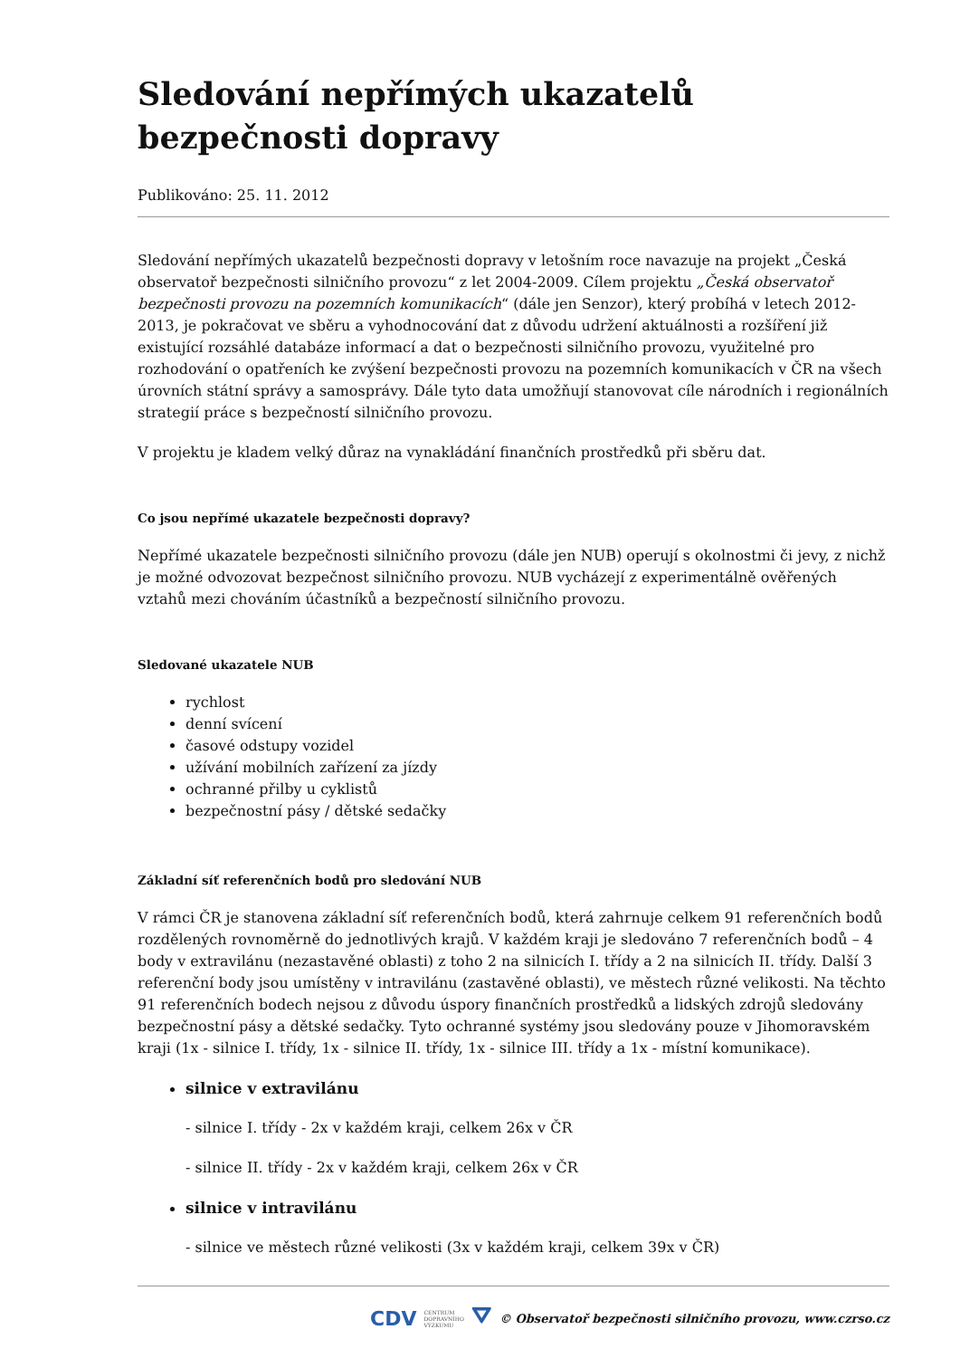Sledování nepřímých ukazatelů bezpečnosti dopravy
Publikováno: 25. 11. 2012
Sledování nepřímých ukazatelů bezpečnosti dopravy v letošním roce navazuje na projekt „Česká observatoř bezpečnosti silničního provozu“ z let 2004-2009. Cílem projektu „Česká observatoř bezpečnosti provozu na pozemních komunikacích“ (dále jen Senzor), který probíhá v letech 2012-2013, je pokračovat ve sběru a vyhodnocování dat z důvodu udržení aktuálnosti a rozšíření již existující rozsáhlé databáze informací a dat o bezpečnosti silničního provozu, využitelné pro rozhodování o opatřeních ke zvýšení bezpečnosti provozu na pozemních komunikacích v ČR na všech úrovních státní správy a samosprávy. Dále tyto data umožňují stanovovat cíle národních i regionálních strategií práce s bezpečností silničního provozu.
V projektu je kladem velký důraz na vynakládání finančních prostředků při sběru dat.
Co jsou nepřímé ukazatele bezpečnosti dopravy?
Nepřímé ukazatele bezpečnosti silničního provozu (dále jen NUB) operují s okolnostmi či jevy, z nichž je možné odvozovat bezpečnost silničního provozu. NUB vycházejí z experimentálně ověřených vztahů mezi chováním účastníků a bezpečností silničního provozu.
Sledované ukazatele NUB
rychlost
denní svícení
časové odstupy vozidel
užívání mobilních zařízení za jízdy
ochranné přilby u cyklistů
bezpečnostní pásy / dětské sedačky
Základní síť referenčních bodů pro sledování NUB
V rámci ČR je stanovena základní síť referenčních bodů, která zahrnuje celkem 91 referenčních bodů rozdělených rovnoměrně do jednotlivých krajů. V každém kraji je sledováno 7 referenčních bodů – 4 body v extravilánu (nezastavěné oblasti) z toho 2 na silnicích I. třídy a 2 na silnicích II. třídy. Další 3 referenční body jsou umístěny v intravilánu (zastavěné oblasti), ve městech různé velikosti. Na těchto 91 referenčních bodech nejsou z důvodu úspory finančních prostředků a lidských zdrojů sledovány bezpečnostní pásy a dětské sedačky. Tyto ochranné systémy jsou sledovány pouze v Jihomoravském kraji (1x - silnice I. třídy, 1x - silnice II. třídy, 1x - silnice III. třídy a 1x - místní komunikace).
silnice v extravilánu
- silnice I. třídy - 2x v každém kraji, celkem 26x v ČR
- silnice II. třídy - 2x v každém kraji, celkem 26x v ČR
silnice v intravilánu
- silnice ve městech různé velikosti (3x v každém kraji, celkem 39x v ČR)
CDV CENTRUM
DOPRAVNÍHO
VÝZKUMU ⛛ © Observatoř bezpečnosti silničního provozu, www.czrso.cz